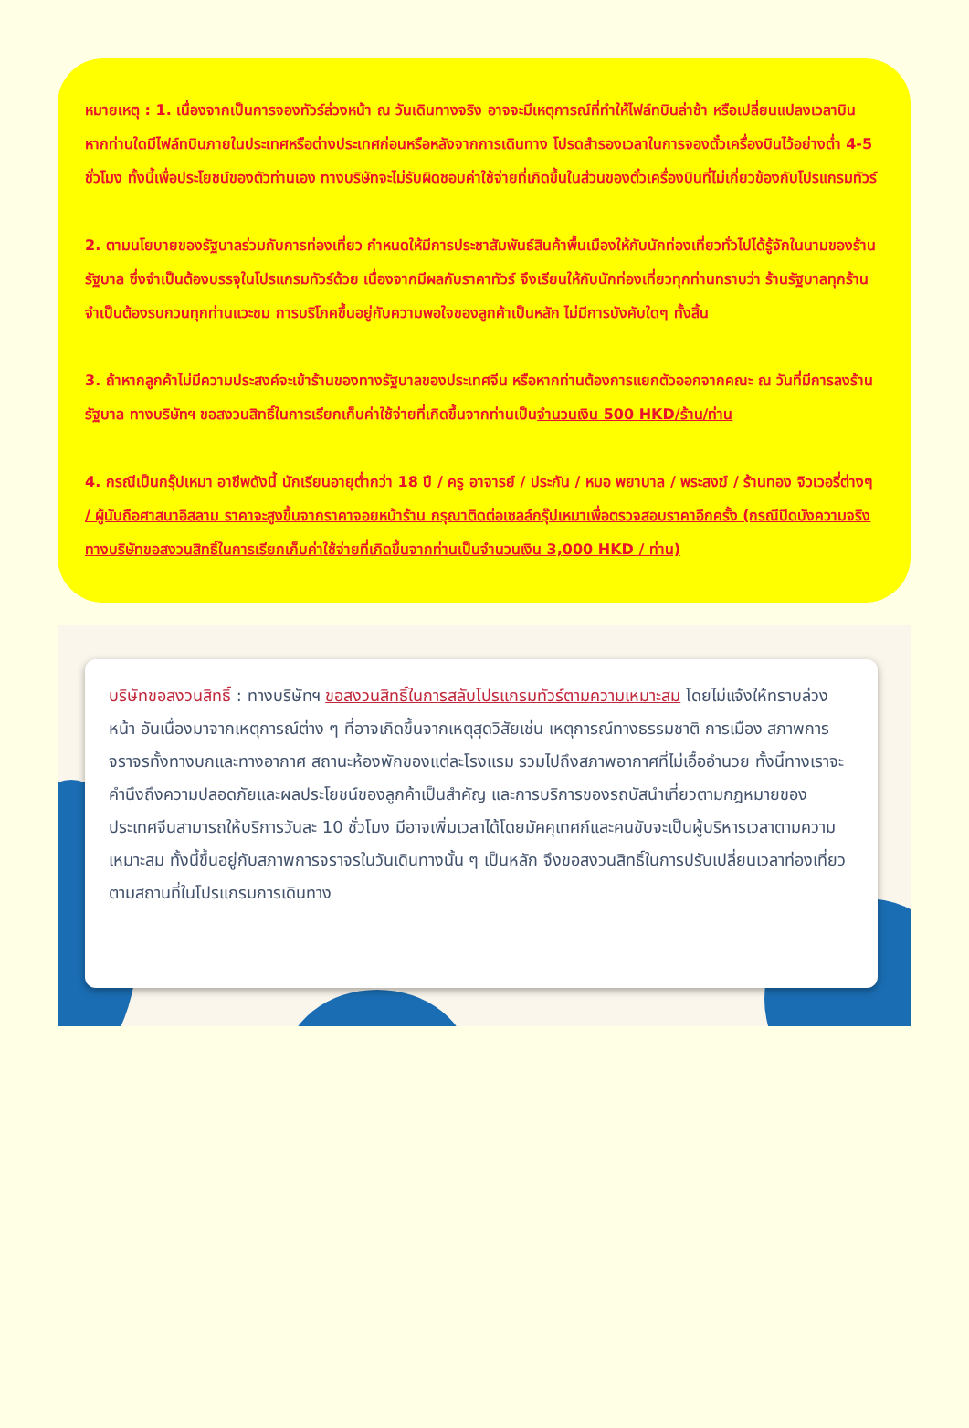หมายเหตุ : 1. เนื่องจากเป็นการจองทัวร์ล่วงหน้า ณ วันเดินทางจริง อาจจะมีเหตุการณ์ที่ทำให้ไฟล์ทบินล่าช้า หรือเปลี่ยนแปลงเวลาบิน หากท่านใดมีไฟล์ทบินภายในประเทศหรือต่างประเทศก่อนหรือหลังจากการเดินทาง โปรดสำรองเวลาในการจองตั๋วเครื่องบินไว้อย่างต่ำ 4-5 ชั่วโมง ทั้งนี้เพื่อประโยชน์ของตัวท่านเอง ทางบริษัทจะไม่รับผิดชอบค่าใช้จ่ายที่เกิดขึ้นในส่วนของตั๋วเครื่องบินที่ไม่เกี่ยวข้องกับโปรแกรมทัวร์
2. ตามนโยบายของรัฐบาลร่วมกับการท่องเที่ยว กำหนดให้มีการประชาสัมพันธ์สินค้าพื้นเมืองให้กับนักท่องเที่ยวทั่วไปได้รู้จักในนามของร้านรัฐบาล ซึ่งจำเป็นต้องบรรจุในโปรแกรมทัวร์ด้วย เนื่องจากมีผลกับราคาทัวร์ จึงเรียนให้กับนักท่องเที่ยวทุกท่านทราบว่า ร้านรัฐบาลทุกร้านจำเป็นต้องรบกวนทุกท่านแวะชม การบริโภคขึ้นอยู่กับความพอใจของลูกค้าเป็นหลัก ไม่มีการบังคับใดๆ ทั้งสิ้น
3. ถ้าหากลูกค้าไม่มีความประสงค์จะเข้าร้านของทางรัฐบาลของประเทศจีน หรือหากท่านต้องการแยกตัวออกจากคณะ ณ วันที่มีการลงร้านรัฐบาล ทางบริษัทฯ ขอสงวนสิทธิ์ในการเรียกเก็บค่าใช้จ่ายที่เกิดขึ้นจากท่านเป็นจำนวนเงิน 500 HKD/ร้าน/ท่าน
4. กรณีเป็นกรุ๊ปเหมา อาชีพดังนี้ นักเรียนอายุต่ำกว่า 18 ปี / ครู อาจารย์ / ประกัน / หมอ พยาบาล / พระสงฆ์ / ร้านทอง จิวเวอรี่ต่างๆ / ผู้นับถือศาสนาอิสลาม ราคาจะสูงขึ้นจากราคาจอยหน้าร้าน กรุณาติดต่อเซลล์กรุ๊ปเหมาเพื่อตรวจสอบราคาอีกครั้ง (กรณีปิดบังความจริง ทางบริษัทขอสงวนสิทธิ์ในการเรียกเก็บค่าใช้จ่ายที่เกิดขึ้นจากท่านเป็นจำนวนเงิน 3,000 HKD / ท่าน)
บริษัทขอสงวนสิทธิ์ : ทางบริษัทฯ ขอสงวนสิทธิ์ในการสลับโปรแกรมทัวร์ตามความเหมาะสม โดยไม่แจ้งให้ทราบล่วงหน้า อันเนื่องมาจากเหตุการณ์ต่าง ๆ ที่อาจเกิดขึ้นจากเหตุสุดวิสัยเช่น เหตุการณ์ทางธรรมชาติ การเมือง สภาพการจราจรทั้งทางบกและทางอากาศ สถานะห้องพักของแต่ละโรงแรม รวมไปถึงสภาพอากาศที่ไม่เอื้ออำนวย ทั้งนี้ทางเราจะคำนึงถึงความปลอดภัยและผลประโยชน์ของลูกค้าเป็นสำคัญ และการบริการของรถบัสนำเที่ยวตามกฎหมายของประเทศจีนสามารถให้บริการวันละ 10 ชั่วโมง มีอาจเพิ่มเวลาได้โดยมัคคุเทศก์และคนขับจะเป็นผู้บริหารเวลาตามความเหมาะสม ทั้งนี้ขึ้นอยู่กับสภาพการจราจรในวันเดินทางนั้น ๆ เป็นหลัก จึงขอสงวนสิทธิ์ในการปรับเปลี่ยนเวลาท่องเที่ยวตามสถานที่ในโปรแกรมการเดินทาง